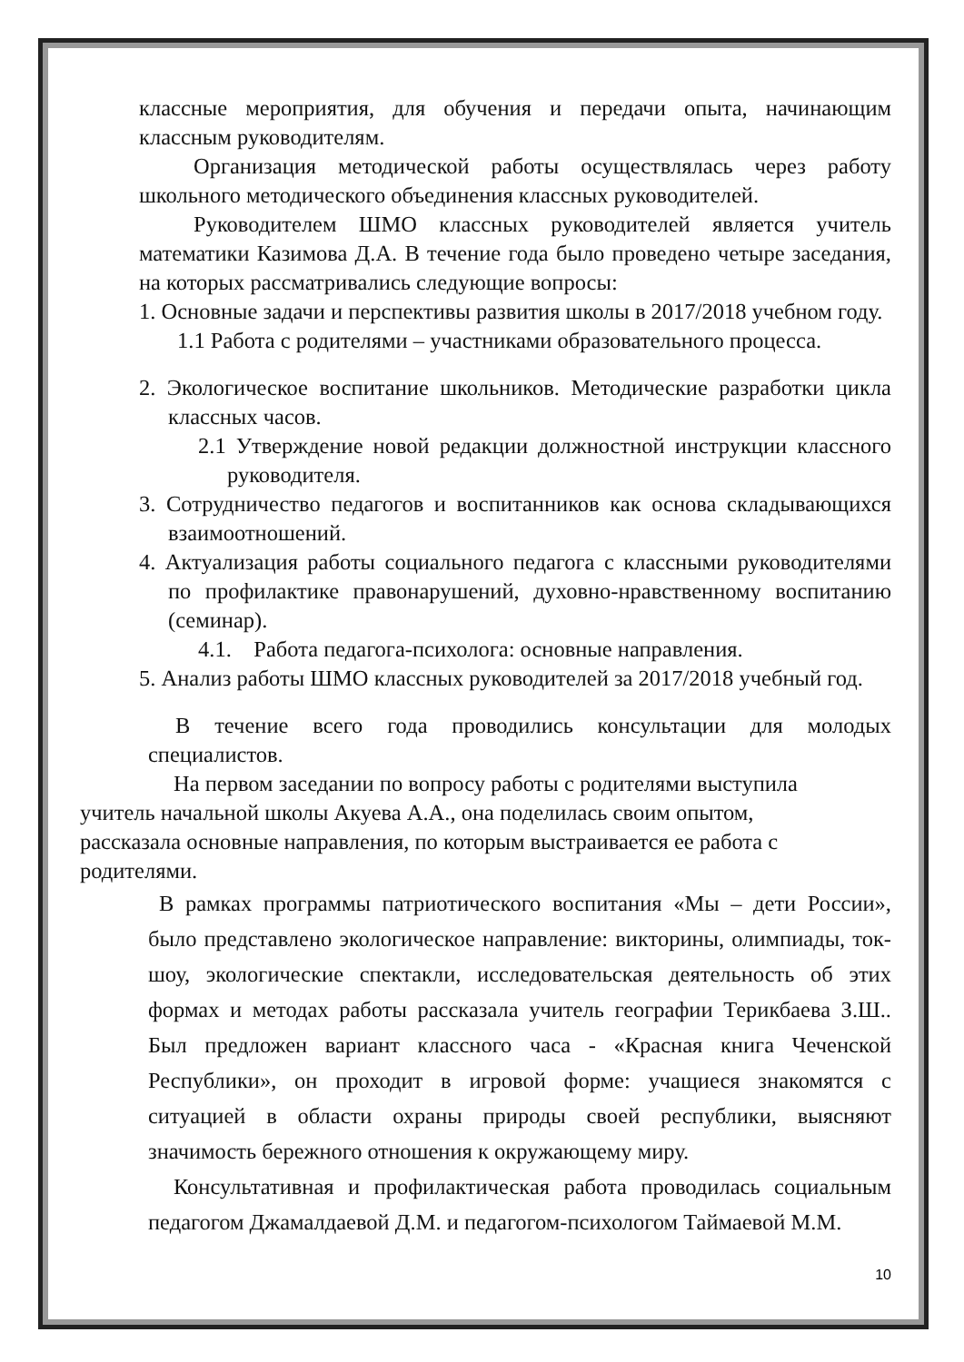классные мероприятия, для обучения и передачи опыта, начинающим классным руководителям.
Организация методической работы осуществлялась через работу школьного методического объединения классных руководителей.
Руководителем ШМО классных руководителей является учитель математики Казимова Д.А. В течение года было проведено четыре заседания, на которых рассматривались следующие вопросы:
1. Основные задачи и перспективы развития школы в 2017/2018 учебном году.
1.1 Работа с родителями – участниками образовательного процесса.
2. Экологическое воспитание школьников. Методические разработки цикла классных часов.
2.1 Утверждение новой редакции должностной инструкции классного руководителя.
3. Сотрудничество педагогов и воспитанников как основа складывающихся взаимоотношений.
4. Актуализация работы социального педагога с классными руководителями по профилактике правонарушений, духовно-нравственному воспитанию (семинар).
4.1. Работа педагога-психолога: основные направления.
5. Анализ работы ШМО классных руководителей за 2017/2018 учебный год.
В течение всего года проводились консультации для молодых специалистов.
На первом заседании по вопросу работы с родителями выступила учитель начальной школы Акуева А.А., она поделилась своим опытом, рассказала основные направления, по которым выстраивается ее работа с родителями.
В рамках программы патриотического воспитания «Мы – дети России», было представлено экологическое направление: викторины, олимпиады, ток-шоу, экологические спектакли, исследовательская деятельность об этих формах и методах работы рассказала учитель географии Терикбаева З.Ш.. Был предложен вариант классного часа - «Красная книга Чеченской Республики», он проходит в игровой форме: учащиеся знакомятся с ситуацией в области охраны природы своей республики, выясняют значимость бережного отношения к окружающему миру.
Консультативная и профилактическая работа проводилась социальным педагогом Джамалдаевой Д.М. и педагогом-психологом Таймаевой М.М.
10